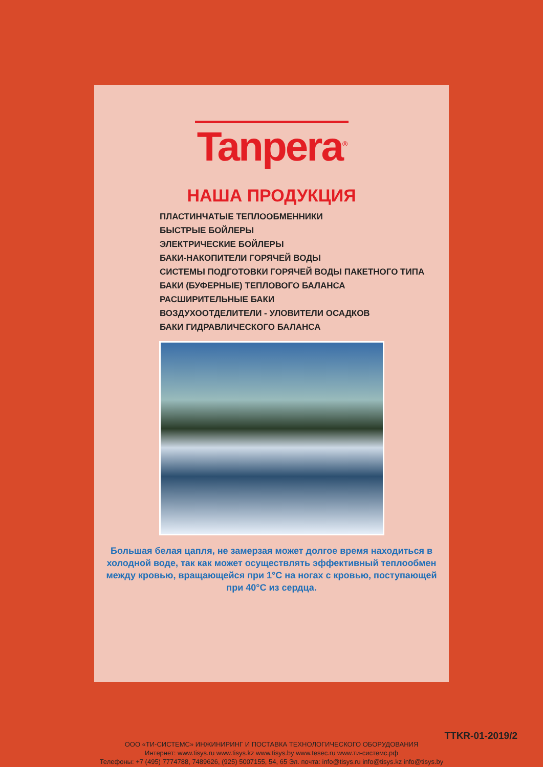Tanpera<sup>®</sup>
НАША ПРОДУКЦИЯ
ПЛАСТИНЧАТЫЕ ТЕПЛООБМЕННИКИ
БЫСТРЫЕ БОЙЛЕРЫ
ЭЛЕКТРИЧЕСКИЕ БОЙЛЕРЫ
БАКИ-НАКОПИТЕЛИ ГОРЯЧЕЙ ВОДЫ
СИСТЕМЫ ПОДГОТОВКИ ГОРЯЧЕЙ ВОДЫ ПАКЕТНОГО ТИПА
БАКИ (БУФЕРНЫЕ) ТЕПЛОВОГО БАЛАНСА
РАСШИРИТЕЛЬНЫЕ БАКИ
ВОЗДУХООТДЕЛИТЕЛИ - УЛОВИТЕЛИ ОСАДКОВ
БАКИ ГИДРАВЛИЧЕСКОГО БАЛАНСА
Большая белая цапля, не замерзая может долгое время находиться в холодной воде, так как может осуществлять эффективный теплообмен между кровью, вращающейся при 1°C на ногах с кровью, поступающей при 40°C из сердца.
TTKR-01-2019/2
ООО «ТИ-СИСТЕМС» ИНЖИНИРИНГ И ПОСТАВКА ТЕХНОЛОГИЧЕСКОГО ОБОРУДОВАНИЯ
Интернет: www.tisys.ru www.tisys.kz www.tisys.by www.tesec.ru www.ти-системс.рф
Телефоны: +7 (495) 7774788, 7489626, (925) 5007155, 54, 65 Эл. почта: info@tisys.ru info@tisys.kz info@tisys.by